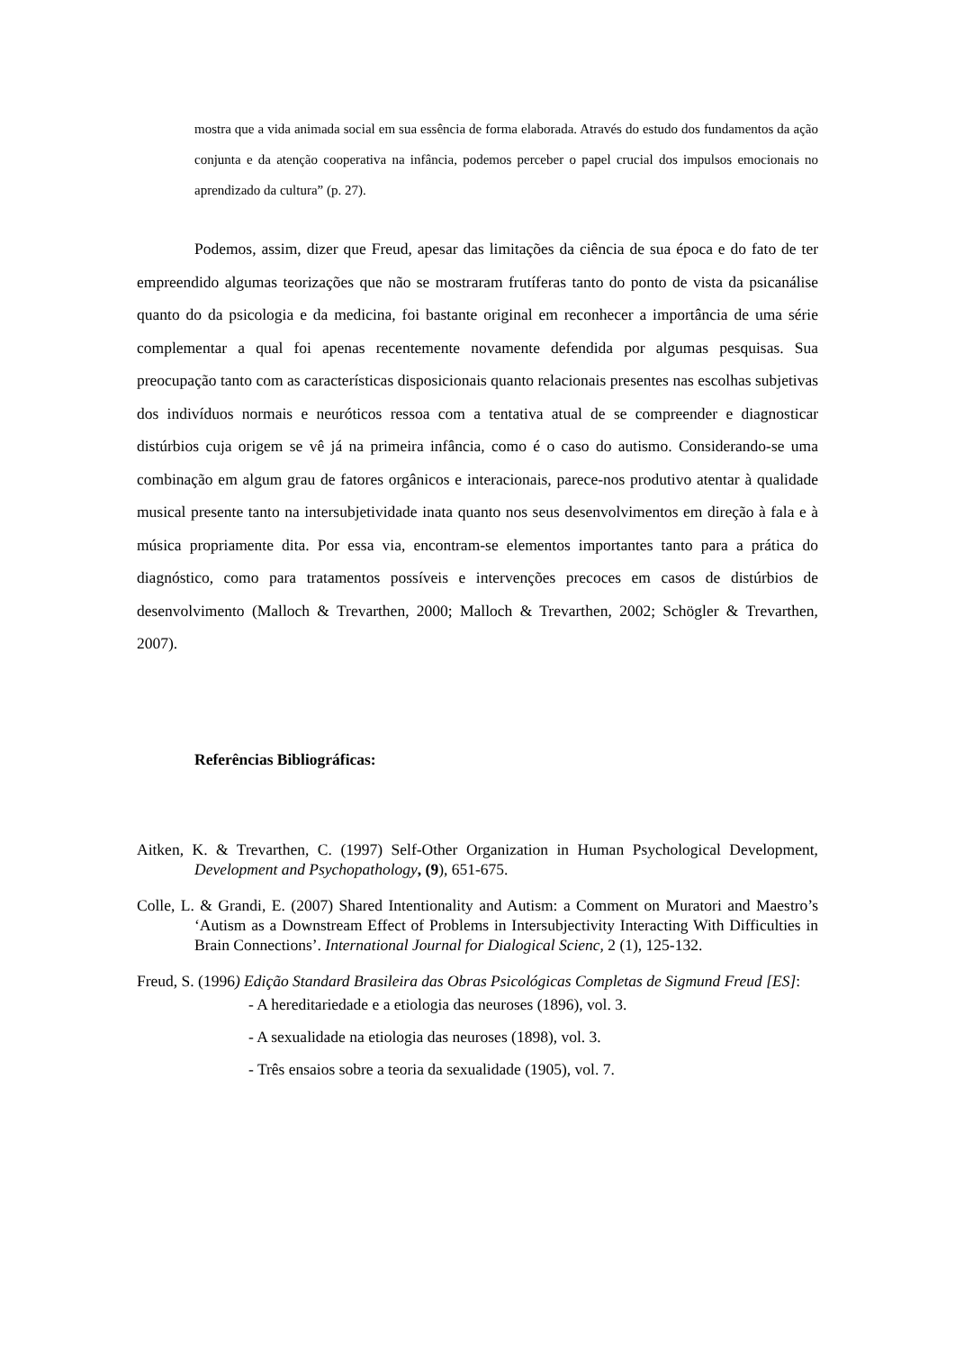mostra que a vida animada social em sua essência de forma elaborada. Através do estudo dos fundamentos da ação conjunta e da atenção cooperativa na infância, podemos perceber o papel crucial dos impulsos emocionais no aprendizado da cultura” (p. 27).
Podemos, assim, dizer que Freud, apesar das limitações da ciência de sua época e do fato de ter empreendido algumas teorizações que não se mostraram frutíferas tanto do ponto de vista da psicanálise quanto do da psicologia e da medicina, foi bastante original em reconhecer a importância de uma série complementar a qual foi apenas recentemente novamente defendida por algumas pesquisas. Sua preocupação tanto com as características disposicionais quanto relacionais presentes nas escolhas subjetivas dos indivíduos normais e neuróticos ressoa com a tentativa atual de se compreender e diagnosticar distúrbios cuja origem se vê já na primeira infância, como é o caso do autismo. Considerando-se uma combinação em algum grau de fatores orgânicos e interacionais, parece-nos produtivo atentar à qualidade musical presente tanto na intersubjetividade inata quanto nos seus desenvolvimentos em direção à fala e à música propriamente dita. Por essa via, encontram-se elementos importantes tanto para a prática do diagnóstico, como para tratamentos possíveis e intervenções precoces em casos de distúrbios de desenvolvimento (Malloch & Trevarthen, 2000; Malloch & Trevarthen, 2002; Schögler & Trevarthen, 2007).
Referências Bibliográficas:
Aitken, K. & Trevarthen, C. (1997) Self-Other Organization in Human Psychological Development, Development and Psychopathology, (9), 651-675.
Colle, L. & Grandi, E. (2007) Shared Intentionality and Autism: a Comment on Muratori and Maestro’s ‘Autism as a Downstream Effect of Problems in Intersubjectivity Interacting With Difficulties in Brain Connections’. International Journal for Dialogical Scienc, 2 (1), 125-132.
Freud, S. (1996) Edição Standard Brasileira das Obras Psicológicas Completas de Sigmund Freud [ES]:
- A hereditariedade e a etiologia das neuroses (1896), vol. 3.
- A sexualidade na etiologia das neuroses (1898), vol. 3.
- Três ensaios sobre a teoria da sexualidade (1905), vol. 7.